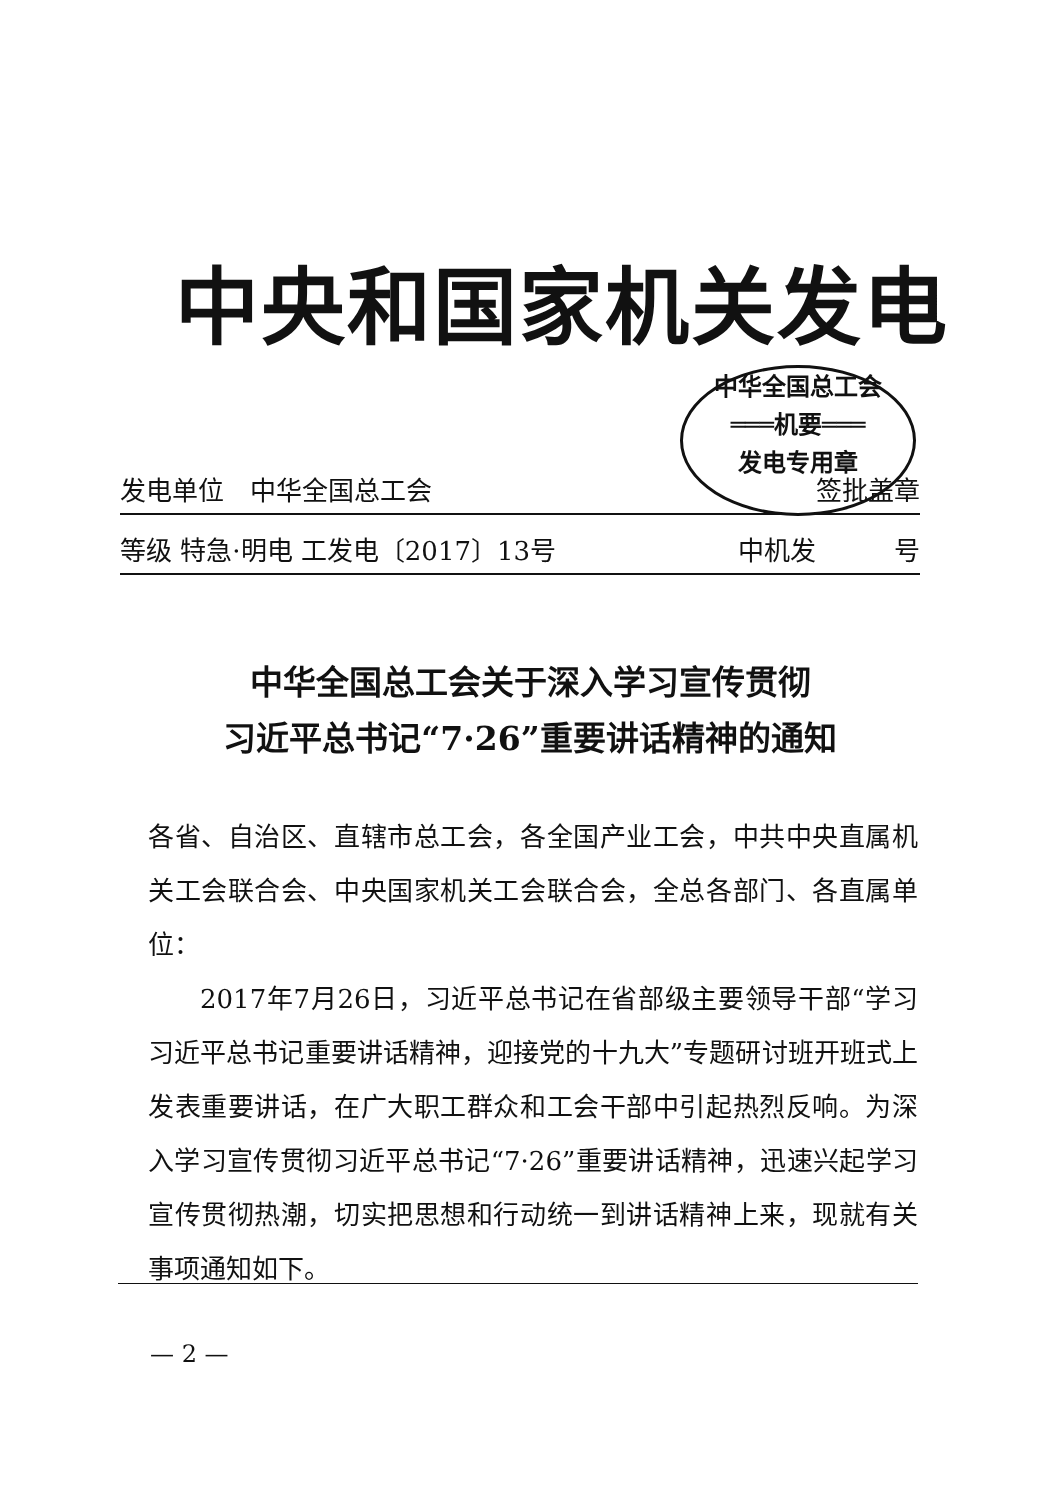中央和国家机关发电
中华全国总工会
═══机要═══
发电专用章
发电单位　中华全国总工会 签批盖章
等级 特急·明电 工发电〔2017〕13号 中机发　　　号
中华全国总工会关于深入学习宣传贯彻
习近平总书记“7·26”重要讲话精神的通知
各省、自治区、直辖市总工会，各全国产业工会，中共中央直属机关工会联合会、中央国家机关工会联合会，全总各部门、各直属单位：
2017年7月26日，习近平总书记在省部级主要领导干部“学习习近平总书记重要讲话精神，迎接党的十九大”专题研讨班开班式上发表重要讲话，在广大职工群众和工会干部中引起热烈反响。为深入学习宣传贯彻习近平总书记“7·26”重要讲话精神，迅速兴起学习宣传贯彻热潮，切实把思想和行动统一到讲话精神上来，现就有关事项通知如下。
— 2 —